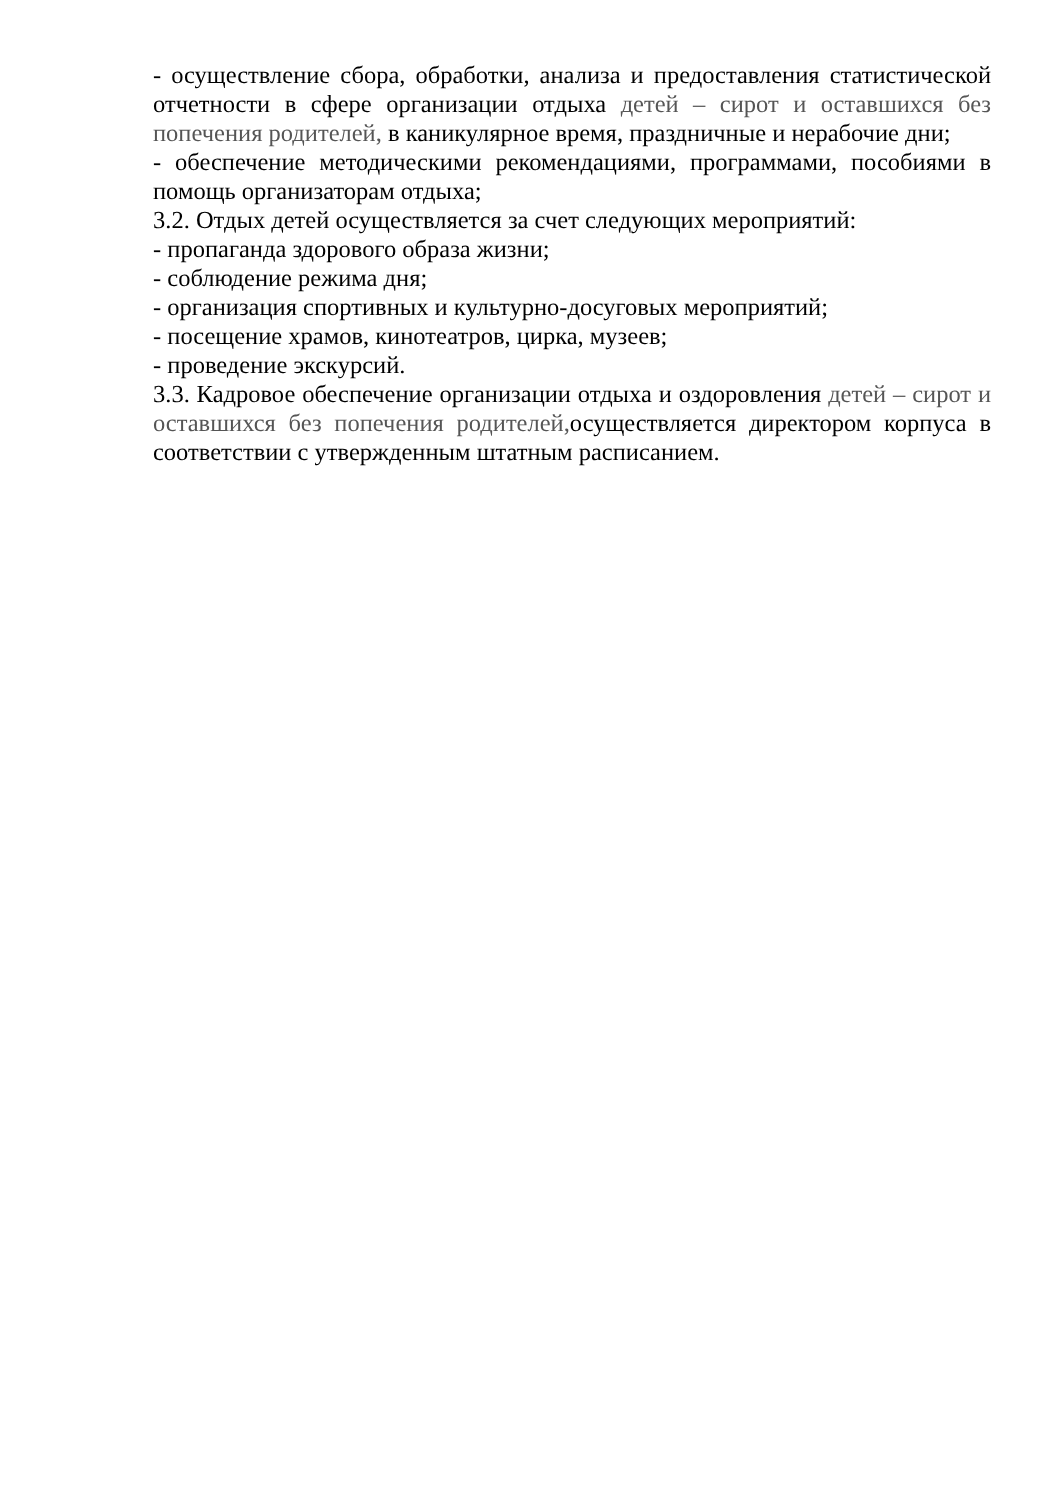- осуществление сбора, обработки, анализа и предоставления статистической отчетности в сфере организации отдыха детей – сирот и оставшихся без попечения родителей, в каникулярное время, праздничные и нерабочие дни;
- обеспечение методическими рекомендациями, программами, пособиями в помощь организаторам отдыха;
3.2. Отдых детей осуществляется за счет следующих мероприятий:
- пропаганда здорового образа жизни;
- соблюдение режима дня;
- организация спортивных и культурно-досуговых мероприятий;
- посещение храмов, кинотеатров, цирка, музеев;
- проведение экскурсий.
3.3. Кадровое обеспечение организации отдыха и оздоровления детей – сирот и оставшихся без попечения родителей, осуществляется директором корпуса в соответствии с утвержденным штатным расписанием.